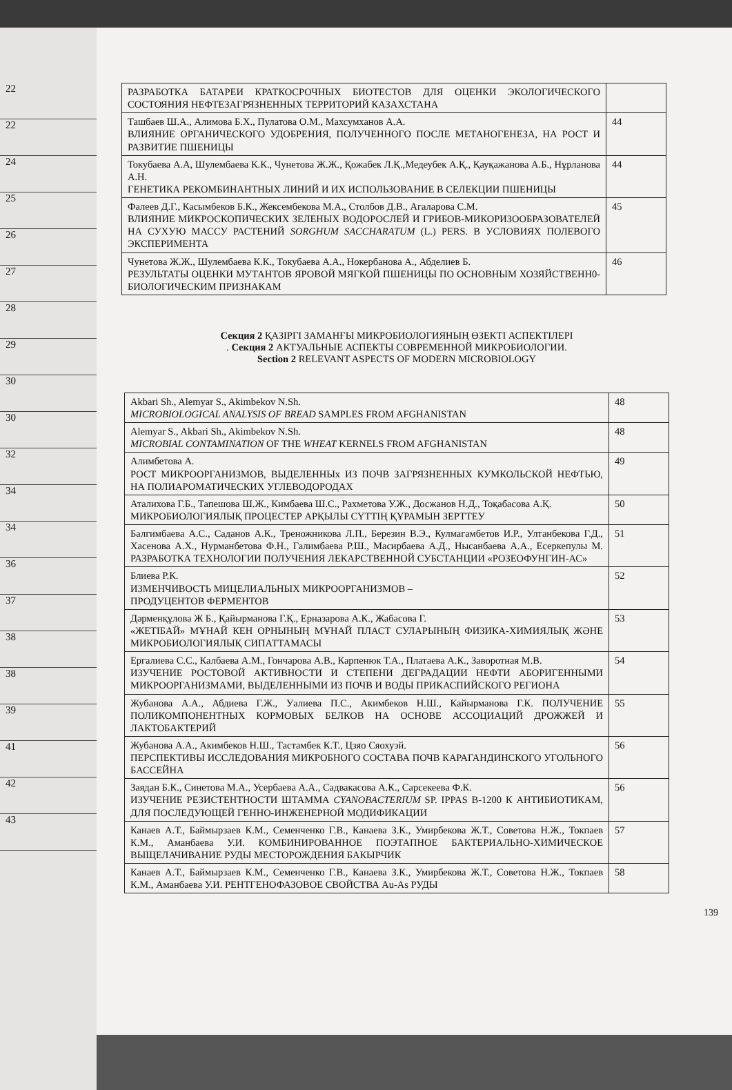22
22
24
25
26
27
28
29
30
30
32
34
34
36
37
38
38
39
41
42
43
| РАЗРАБОТКА БАТАРЕИ КРАТКОСРОЧНЫХ БИОТЕСТОВ ДЛЯ ОЦЕНКИ ЭКОЛОГИЧЕСКОГО СОСТОЯНИЯ НЕФТЕЗАГРЯЗНЕННЫХ ТЕРРИТОРИЙ КАЗАХСТАНА | |
| Ташбаев Ш.А., Алимова Б.Х., Пулатова О.М., Махсумханов А.А. ВЛИЯНИЕ ОРГАНИЧЕСКОГО УДОБРЕНИЯ, ПОЛУЧЕННОГО ПОСЛЕ МЕТАНОГЕНЕЗА, НА РОСТ И РАЗВИТИЕ ПШЕНИЦЫ | 44 |
| Токубаева А.А, Шулембаева К.К., Чунетова Ж.Ж., Қожабек Л.Қ.,Медеубек А.Қ., Қауқажанова А.Б., Нұрланова А.Н. ГЕНЕТИКА РЕКОМБИНАНТНЫХ ЛИНИЙ И ИХ ИСПОЛЬЗОВАНИЕ В СЕЛЕКЦИИ ПШЕНИЦЫ | 44 |
| Фалеев Д.Г., Касымбеков Б.К., Жексембекова М.А., Столбов Д.В., Агаларова С.М. ВЛИЯНИЕ МИКРОСКОПИЧЕСКИХ ЗЕЛЕНЫХ ВОДОРОСЛЕЙ И ГРИБОВ-МИКОРИЗООБРАЗОВАТЕЛЕЙ НА СУХУЮ МАССУ РАСТЕНИЙ SORGHUM SACCHARATUM (L.) PERS. В УСЛОВИЯХ ПОЛЕВОГО ЭКСПЕРИМЕНТА | 45 |
| Чунетова Ж.Ж., Шулембаева К.К., Токубаева А.А., Нокербанова А., Абделиев Б. РЕЗУЛЬТАТЫ ОЦЕНКИ МУТАНТОВ ЯРОВОЙ МЯГКОЙ ПШЕНИЦЫ ПО ОСНОВНЫМ ХОЗЯЙСТВЕНН0-БИОЛОГИЧЕСКИМ ПРИЗНАКАМ | 46 |
Секция 2 ҚАЗІРГІ ЗАМАНҒЫ МИКРОБИОЛОГИЯНЫҢ ӨЗЕКТІ АСПЕКТІЛЕРІ
. Секция 2 АКТУАЛЬНЫЕ АСПЕКТЫ СОВРЕМЕННОЙ МИКРОБИОЛОГИИ.
Section 2 RELEVANT ASPECTS OF MODERN MICROBIOLOGY
| Akbari Sh., Alemyar S., Akimbekov N.Sh. MICROBIOLOGICAL ANALYSIS OF BREAD SAMPLES FROM AFGHANISTAN | 48 |
| Alemyar S., Akbari Sh., Akimbekov N.Sh. MICROBIAL CONTAMINATION OF THE WHEAT KERNELS FROM AFGHANISTAN | 48 |
| Алимбетова А. РОСТ МИКРООРГАНИЗМОВ, ВЫДЕЛЕННЫх ИЗ ПОЧВ ЗАГРЯЗНЕННЫХ КУМКОЛЬСКОЙ НЕФТЬЮ, НА ПОЛИАРОМАТИЧЕСКИХ УГЛЕВОДОРОДАХ | 49 |
| Аталихова Г.Б., Тапешова Ш.Ж., Кимбаева Ш.С., Рахметова У.Ж., Досжанов Н.Д., Тоқабасова А.Қ. МИКРОБИОЛОГИЯЛЫҚ ПРОЦЕСТЕР АРҚЫЛЫ СҮТТІҢ ҚҰРАМЫН ЗЕРТТЕУ | 50 |
| Балгимбаева А.С., Саданов А.К., Треножникова Л.П., Березин В.Э., Кулмагамбетов И.Р., Ултанбекова Г.Д., Хасенова А.Х., Нурманбетова Ф.Н., Галимбаева Р.Ш., Масирбаева А.Д., Нысанбаева А.А., Есеркепулы М. РАЗРАБОТКА ТЕХНОЛОГИИ ПОЛУЧЕНИЯ ЛЕКАРСТВЕННОЙ СУБСТАНЦИИ «РОЗЕОФУНГИН-АС» | 51 |
| Блиева Р.К. ИЗМЕНЧИВОСТЬ МИЦЕЛИАЛЬНЫХ МИКРООРГАНИЗМОВ – ПРОДУЦЕНТОВ ФЕРМЕНТОВ | 52 |
| Дәрменқұлова Ж Б., Қайырманова Г.Қ., Ерназарова А.К., Жабасова Г. «ЖЕТІБАЙ» МҰНАЙ КЕН ОРНЫНЫҢ МҰНАЙ ПЛАСТ СУЛАРЫНЫҢ ФИЗИКА-ХИМИЯЛЫҚ ЖӘНЕ МИКРОБИОЛОГИЯЛЫҚ СИПАТТАМАСЫ | 53 |
| Ергалиева С.С., Калбаева А.М., Гончарова А.В., Карпенюк Т.А., Платаева А.К., Заворотная М.В. ИЗУЧЕНИЕ РОСТОВОЙ АКТИВНОСТИ И СТЕПЕНИ ДЕГРАДАЦИИ НЕФТИ АБОРИГЕННЫМИ МИКРООРГАНИЗМАМИ, ВЫДЕЛЕННЫМИ ИЗ ПОЧВ И ВОДЫ ПРИКАСПИЙСКОГО РЕГИОНА | 54 |
| Жубанова А.А., Абдиева Г.Ж., Уалиева П.С., Акимбеков Н.Ш., Кайырманова Г.К. ПОЛУЧЕНИЕ ПОЛИКОМПОНЕНТНЫХ КОРМОВЫХ БЕЛКОВ НА ОСНОВЕ АССОЦИАЦИЙ ДРОЖЖЕЙ И ЛАКТОБАКТЕРИЙ | 55 |
| Жубанова А.А., Акимбеков Н.Ш., Тастамбек К.Т., Цзяо Сяохуэй. ПЕРСПЕКТИВЫ ИССЛЕДОВАНИЯ МИКРОБНОГО СОСТАВА ПОЧВ КАРАГАНДИНСКОГО УГОЛЬНОГО БАССЕЙНА | 56 |
| Заядан Б.К., Синетова М.А., Усербаева А.А., Садвакасова А.К., Сарсекеева Ф.К. ИЗУЧЕНИЕ РЕЗИСТЕНТНОСТИ ШТАММА CYANOBACTERIUM SP. IPPAS B-1200 К АНТИБИОТИКАМ, ДЛЯ ПОСЛЕДУЮЩЕЙ ГЕННО-ИНЖЕНЕРНОЙ МОДИФИКАЦИИ | 56 |
| Канаев А.Т., Баймырзаев К.М., Семенченко Г.В., Канаева З.К., Умирбекова Ж.Т., Советова Н.Ж., Токпаев К.М., Аманбаева У.И. КОМБИНИРОВАННОЕ ПОЭТАПНОЕ БАКТЕРИАЛЬНО-ХИМИЧЕСКОЕ ВЫЩЕЛАЧИВАНИЕ РУДЫ МЕСТОРОЖДЕНИЯ БАКЫРЧИК | 57 |
| Канаев А.Т., Баймырзаев К.М., Семенченко Г.В., Канаева З.К., Умирбекова Ж.Т., Советова Н.Ж., Токпаев К.М., Аманбаева У.И. РЕНТГЕНОФАЗОВОЕ СВОЙСТВА Au-As РУДЫ | 58 |
139